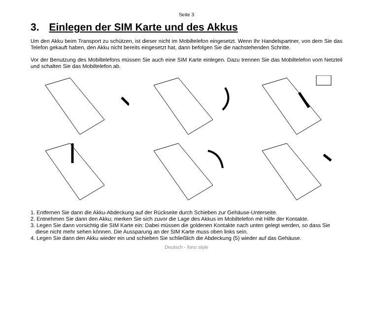Seite 3
3. Einlegen der SIM Karte und des Akkus
Um den Akku beim Transport zu schützen, ist dieser nicht im Mobiltelefon eingesetzt. Wenn Ihr Handelspartner, von dem Sie das Telefon gekauft haben, den Akku nicht bereits eingesetzt hat, dann befolgen Sie die nachstehenden Schritte.
Vor der Benutzung des Mobiltelefons müssen Sie auch eine SIM Karte einlegen. Dazu trennen Sie das Mobiltelefon vom Netzteil und schalten Sie das Mobiltelefon ab.
1. Entfernen Sie dann die Akku-Abdeckung auf der Rückseite durch Schieben zur Gehäuse-Unterseite.
2. Entnehmen Sie dann den Akku; merken Sie sich zuvor die Lage des Akkus im Mobiltelefon mit Hilfe der Kontakte.
3. Legen Sie dann vorsichtig die SIM Karte ein: Dabei müssen die goldenen Kontakte nach unten gelegt werden, so dass Sie diese nicht mehr sehen können. Die Aussparung an der SIM Karte muss oben links sein.
4. Legen Sie dann den Akku wieder ein und schieben Sie schließlich die Abdeckung (5) wieder auf das Gehäuse.
Deutsch - fono style